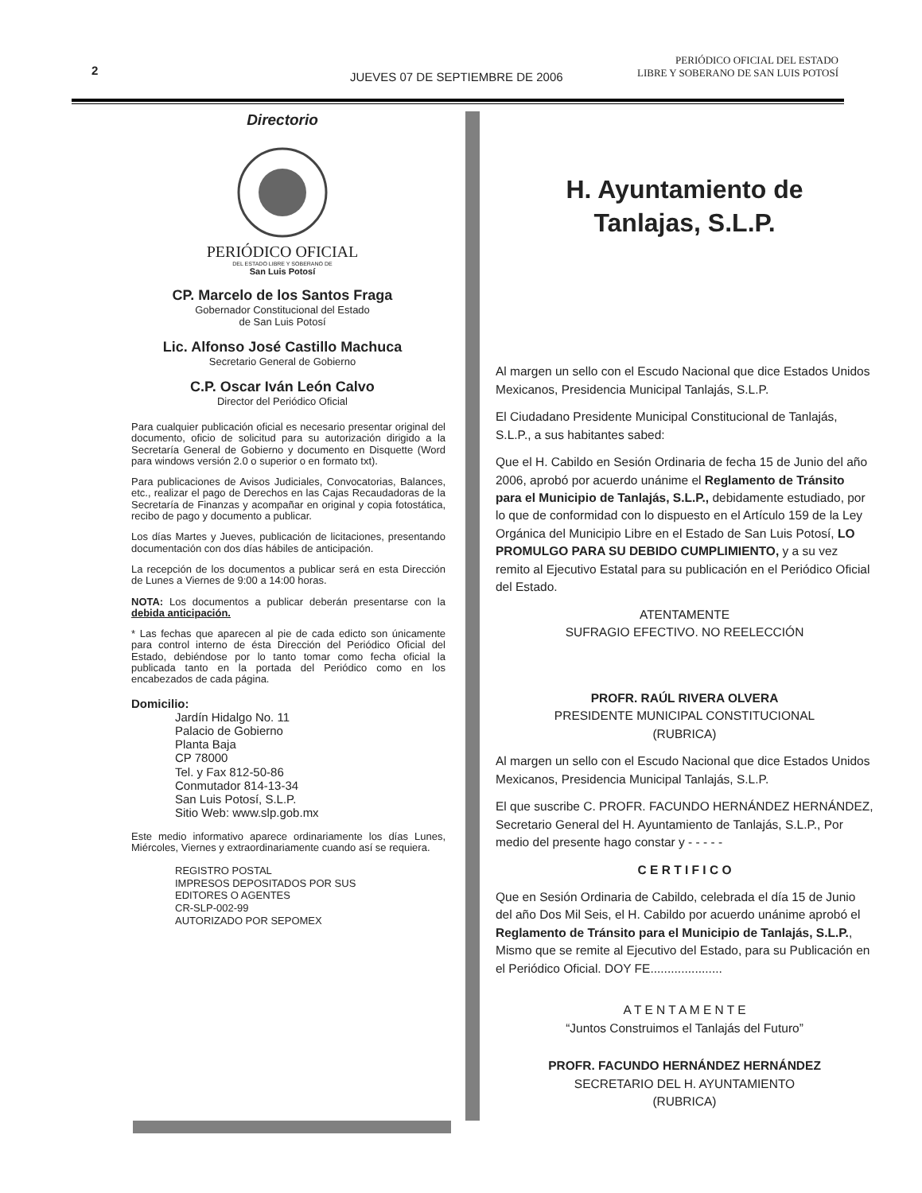2
JUEVES 07 DE SEPTIEMBRE DE 2006
PERIÓDICO OFICIAL DEL ESTADO
LIBRE Y SOBERANO DE SAN LUIS POTOSÍ
Directorio
PERIÓDICO OFICIAL
DEL ESTADO LIBRE Y SOBERANO DE
San Luis Potosí
CP. Marcelo de los Santos Fraga
Gobernador Constitucional del Estado
de San Luis Potosí
Lic. Alfonso José Castillo Machuca
Secretario General de Gobierno
C.P. Oscar Iván León Calvo
Director del Periódico Oficial
Para cualquier publicación oficial es necesario presentar original del documento, oficio de solicitud para su autorización dirigido a la Secretaría General de Gobierno y documento en Disquette (Word para windows versión 2.0 o superior o en formato txt).
Para publicaciones de Avisos Judiciales, Convocatorias, Balances, etc., realizar el pago de Derechos en las Cajas Recaudadoras de la Secretaría de Finanzas y acompañar en original y copia fotostática, recibo de pago y documento a publicar.
Los días Martes y Jueves, publicación de licitaciones, presentando documentación con dos días hábiles de anticipación.
La recepción de los documentos a publicar será en esta Dirección de Lunes a Viernes de 9:00 a 14:00 horas.
NOTA: Los documentos a publicar deberán presentarse con la debida anticipación.
* Las fechas que aparecen al pie de cada edicto son únicamente para control interno de ésta Dirección del Periódico Oficial del Estado, debiéndose por lo tanto tomar como fecha oficial la publicada tanto en la portada del Periódico como en los encabezados de cada página.
Domicilio:
Jardín Hidalgo No. 11
Palacio de Gobierno
Planta Baja
CP 78000
Tel. y Fax 812-50-86
Conmutador 814-13-34
San Luis Potosí, S.L.P.
Sitio Web: www.slp.gob.mx
Este medio informativo aparece ordinariamente los días Lunes, Miércoles, Viernes y extraordinariamente cuando así se requiera.
REGISTRO POSTAL
IMPRESOS DEPOSITADOS POR SUS
EDITORES O AGENTES
CR-SLP-002-99
AUTORIZADO POR SEPOMEX
H. Ayuntamiento de
Tanlajas, S.L.P.
Al margen un sello con el Escudo Nacional que dice Estados Unidos Mexicanos, Presidencia Municipal Tanlajás, S.L.P.
El Ciudadano Presidente Municipal Constitucional de Tanlajás, S.L.P., a sus habitantes sabed:
Que el H. Cabildo en Sesión Ordinaria de fecha 15 de Junio del año 2006, aprobó por acuerdo unánime el Reglamento de Tránsito para el Municipio de Tanlajás, S.L.P., debidamente estudiado, por lo que de conformidad con lo dispuesto en el Artículo 159 de la Ley Orgánica del Municipio Libre en el Estado de San Luis Potosí, LO PROMULGO PARA SU DEBIDO CUMPLIMIENTO, y a su vez remito al Ejecutivo Estatal para su publicación en el Periódico Oficial del Estado.
ATENTAMENTE
SUFRAGIO EFECTIVO. NO REELECCIÓN
PROFR. RAÚL RIVERA OLVERA
PRESIDENTE MUNICIPAL CONSTITUCIONAL
(RUBRICA)
Al margen un sello con el Escudo Nacional que dice Estados Unidos Mexicanos, Presidencia Municipal Tanlajás, S.L.P.
El que suscribe C. PROFR. FACUNDO HERNÁNDEZ HERNÁNDEZ, Secretario General del H. Ayuntamiento de Tanlajás, S.L.P., Por medio del presente hago constar y - - - - -
C E R T I F I C O
Que en Sesión Ordinaria de Cabildo, celebrada el día 15 de Junio del año Dos Mil Seis, el H. Cabildo por acuerdo unánime aprobó el Reglamento de Tránsito para el Municipio de Tanlajás, S.L.P., Mismo que se remite al Ejecutivo del Estado, para su Publicación en el Periódico Oficial. DOY FE.....................
A T E N T A M E N T E
“Juntos Construimos el Tanlajás del Futuro”
PROFR. FACUNDO HERNÁNDEZ HERNÁNDEZ
SECRETARIO DEL H. AYUNTAMIENTO
(RUBRICA)